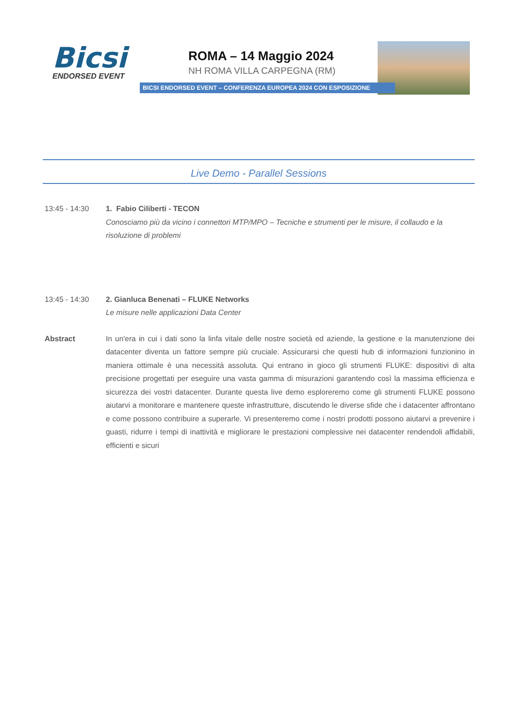Bicsi
ENDORSED EVENT
ROMA – 14 Maggio 2024
NH ROMA VILLA CARPEGNA (RM)
BICSI ENDORSED EVENT – CONFERENZA EUROPEA 2024 CON ESPOSIZIONE
Live Demo - Parallel Sessions
13:45 - 14:30 1. Fabio Ciliberti - TECON
Conosciamo più da vicino i connettori MTP/MPO – Tecniche e strumenti per le misure, il collaudo e la risoluzione di problemi
13:45 - 14:30 2. Gianluca Benenati – FLUKE Networks
Le misure nelle applicazioni Data Center
Abstract In un'era in cui i dati sono la linfa vitale delle nostre società ed aziende, la gestione e la manutenzione dei datacenter diventa un fattore sempre più cruciale. Assicurarsi che questi hub di informazioni funzionino in maniera ottimale è una necessità assoluta. Qui entrano in gioco gli strumenti FLUKE: dispositivi di alta precisione progettati per eseguire una vasta gamma di misurazioni garantendo così la massima efficienza e sicurezza dei vostri datacenter. Durante questa live demo esploreremo come gli strumenti FLUKE possono aiutarvi a monitorare e mantenere queste infrastrutture, discutendo le diverse sfide che i datacenter affrontano e come possono contribuire a superarle. Vi presenteremo come i nostri prodotti possono aiutarvi a prevenire i guasti, ridurre i tempi di inattività e migliorare le prestazioni complessive nei datacenter rendendoli affidabili, efficienti e sicuri